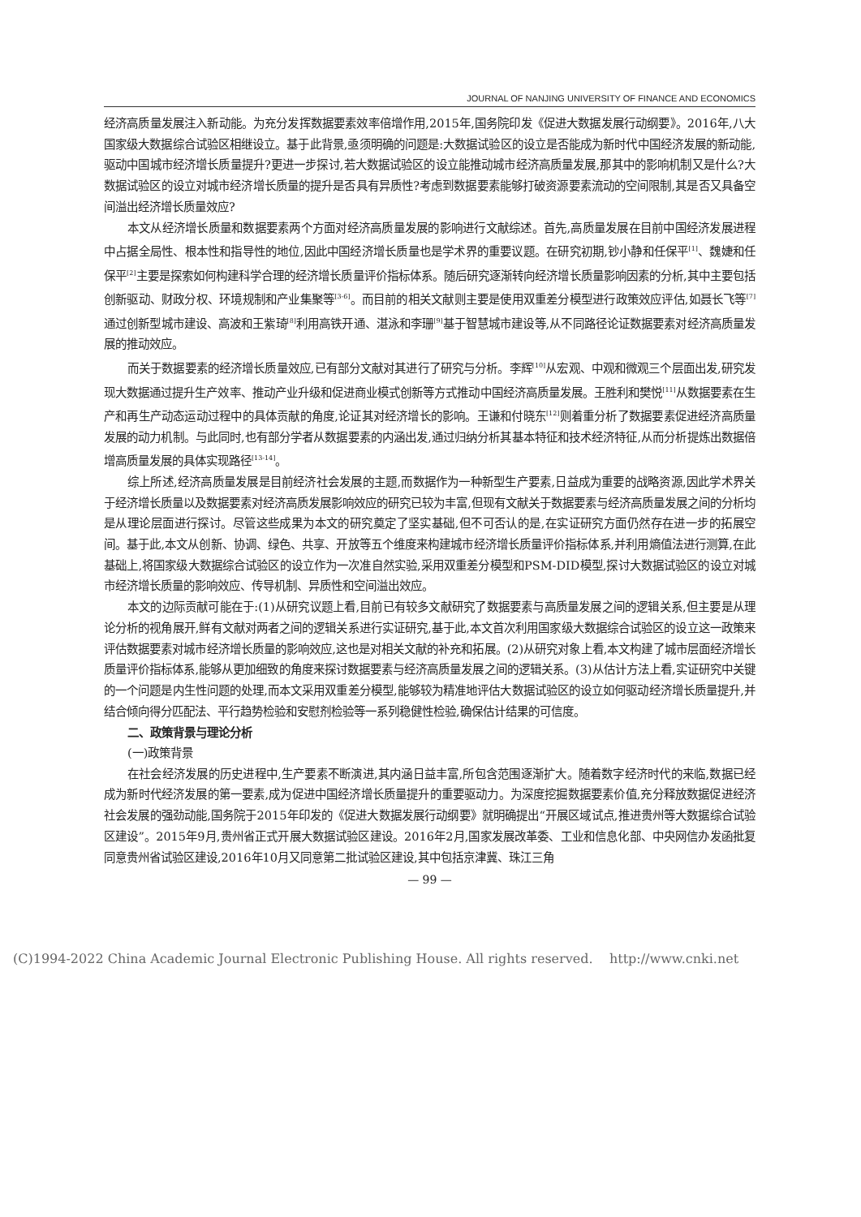JOURNAL OF NANJING UNIVERSITY OF FINANCE AND ECONOMICS
经济高质量发展注入新动能。为充分发挥数据要素效率倍增作用,2015年,国务院印发《促进大数据发展行动纲要》。2016年,八大国家级大数据综合试验区相继设立。基于此背景,亟须明确的问题是:大数据试验区的设立是否能成为新时代中国经济发展的新动能,驱动中国城市经济增长质量提升?更进一步探讨,若大数据试验区的设立能推动城市经济高质量发展,那其中的影响机制又是什么?大数据试验区的设立对城市经济增长质量的提升是否具有异质性?考虑到数据要素能够打破资源要素流动的空间限制,其是否又具备空间溢出经济增长质量效应?
本文从经济增长质量和数据要素两个方面对经济高质量发展的影响进行文献综述。首先,高质量发展在目前中国经济发展进程中占据全局性、根本性和指导性的地位,因此中国经济增长质量也是学术界的重要议题。在研究初期,钞小静和任保平<sup>[1]</sup>、魏婕和任保平<sup>[2]</sup>主要是探索如何构建科学合理的经济增长质量评价指标体系。随后研究逐渐转向经济增长质量影响因素的分析,其中主要包括创新驱动、财政分权、环境规制和产业集聚等<sup>[3-6]</sup>。而目前的相关文献则主要是使用双重差分模型进行政策效应评估,如聂长飞等<sup>[7]</sup>通过创新型城市建设、高波和王紫琦<sup>[8]</sup>利用高铁开通、湛泳和李珊<sup>[9]</sup>基于智慧城市建设等,从不同路径论证数据要素对经济高质量发展的推动效应。
而关于数据要素的经济增长质量效应,已有部分文献对其进行了研究与分析。李辉<sup>[10]</sup>从宏观、中观和微观三个层面出发,研究发现大数据通过提升生产效率、推动产业升级和促进商业模式创新等方式推动中国经济高质量发展。王胜利和樊悦<sup>[11]</sup>从数据要素在生产和再生产动态运动过程中的具体贡献的角度,论证其对经济增长的影响。王谦和付晓东<sup>[12]</sup>则着重分析了数据要素促进经济高质量发展的动力机制。与此同时,也有部分学者从数据要素的内涵出发,通过归纳分析其基本特征和技术经济特征,从而分析提炼出数据倍增高质量发展的具体实现路径<sup>[13-14]</sup>。
综上所述,经济高质量发展是目前经济社会发展的主题,而数据作为一种新型生产要素,日益成为重要的战略资源,因此学术界关于经济增长质量以及数据要素对经济高质发展影响效应的研究已较为丰富,但现有文献关于数据要素与经济高质量发展之间的分析均是从理论层面进行探讨。尽管这些成果为本文的研究奠定了坚实基础,但不可否认的是,在实证研究方面仍然存在进一步的拓展空间。基于此,本文从创新、协调、绿色、共享、开放等五个维度来构建城市经济增长质量评价指标体系,并利用熵值法进行测算,在此基础上,将国家级大数据综合试验区的设立作为一次准自然实验,采用双重差分模型和PSM-DID模型,探讨大数据试验区的设立对城市经济增长质量的影响效应、传导机制、异质性和空间溢出效应。
本文的边际贡献可能在于:(1)从研究议题上看,目前已有较多文献研究了数据要素与高质量发展之间的逻辑关系,但主要是从理论分析的视角展开,鲜有文献对两者之间的逻辑关系进行实证研究,基于此,本文首次利用国家级大数据综合试验区的设立这一政策来评估数据要素对城市经济增长质量的影响效应,这也是对相关文献的补充和拓展。(2)从研究对象上看,本文构建了城市层面经济增长质量评价指标体系,能够从更加细致的角度来探讨数据要素与经济高质量发展之间的逻辑关系。(3)从估计方法上看,实证研究中关键的一个问题是内生性问题的处理,而本文采用双重差分模型,能够较为精准地评估大数据试验区的设立如何驱动经济增长质量提升,并结合倾向得分匹配法、平行趋势检验和安慰剂检验等一系列稳健性检验,确保估计结果的可信度。
二、政策背景与理论分析
(一)政策背景
在社会经济发展的历史进程中,生产要素不断演进,其内涵日益丰富,所包含范围逐渐扩大。随着数字经济时代的来临,数据已经成为新时代经济发展的第一要素,成为促进中国经济增长质量提升的重要驱动力。为深度挖掘数据要素价值,充分释放数据促进经济社会发展的强劲动能,国务院于2015年印发的《促进大数据发展行动纲要》就明确提出“开展区域试点,推进贵州等大数据综合试验区建设”。2015年9月,贵州省正式开展大数据试验区建设。2016年2月,国家发展改革委、工业和信息化部、中央网信办发函批复同意贵州省试验区建设,2016年10月又同意第二批试验区建设,其中包括京津冀、珠江三角
— 99 —
(C)1994-2022 China Academic Journal Electronic Publishing House. All rights reserved. http://www.cnki.net